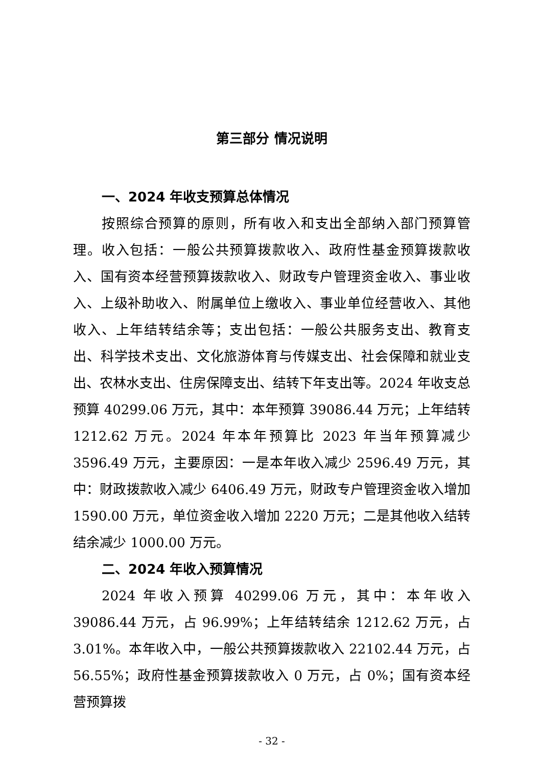第三部分 情况说明
一、2024 年收支预算总体情况
按照综合预算的原则，所有收入和支出全部纳入部门预算管理。收入包括：一般公共预算拨款收入、政府性基金预算拨款收入、国有资本经营预算拨款收入、财政专户管理资金收入、事业收入、上级补助收入、附属单位上缴收入、事业单位经营收入、其他收入、上年结转结余等；支出包括：一般公共服务支出、教育支出、科学技术支出、文化旅游体育与传媒支出、社会保障和就业支出、农林水支出、住房保障支出、结转下年支出等。2024 年收支总预算 40299.06 万元，其中：本年预算 39086.44 万元；上年结转 1212.62 万元。2024 年本年预算比 2023 年当年预算减少 3596.49 万元，主要原因：一是本年收入减少 2596.49 万元，其中：财政拨款收入减少 6406.49 万元，财政专户管理资金收入增加 1590.00 万元，单位资金收入增加 2220 万元；二是其他收入结转结余减少 1000.00 万元。
二、2024 年收入预算情况
2024 年收入预算 40299.06 万元，其中：本年收入 39086.44 万元，占 96.99%；上年结转结余 1212.62 万元，占 3.01%。本年收入中，一般公共预算拨款收入 22102.44 万元，占 56.55%；政府性基金预算拨款收入 0 万元，占 0%；国有资本经营预算拨
- 32 -